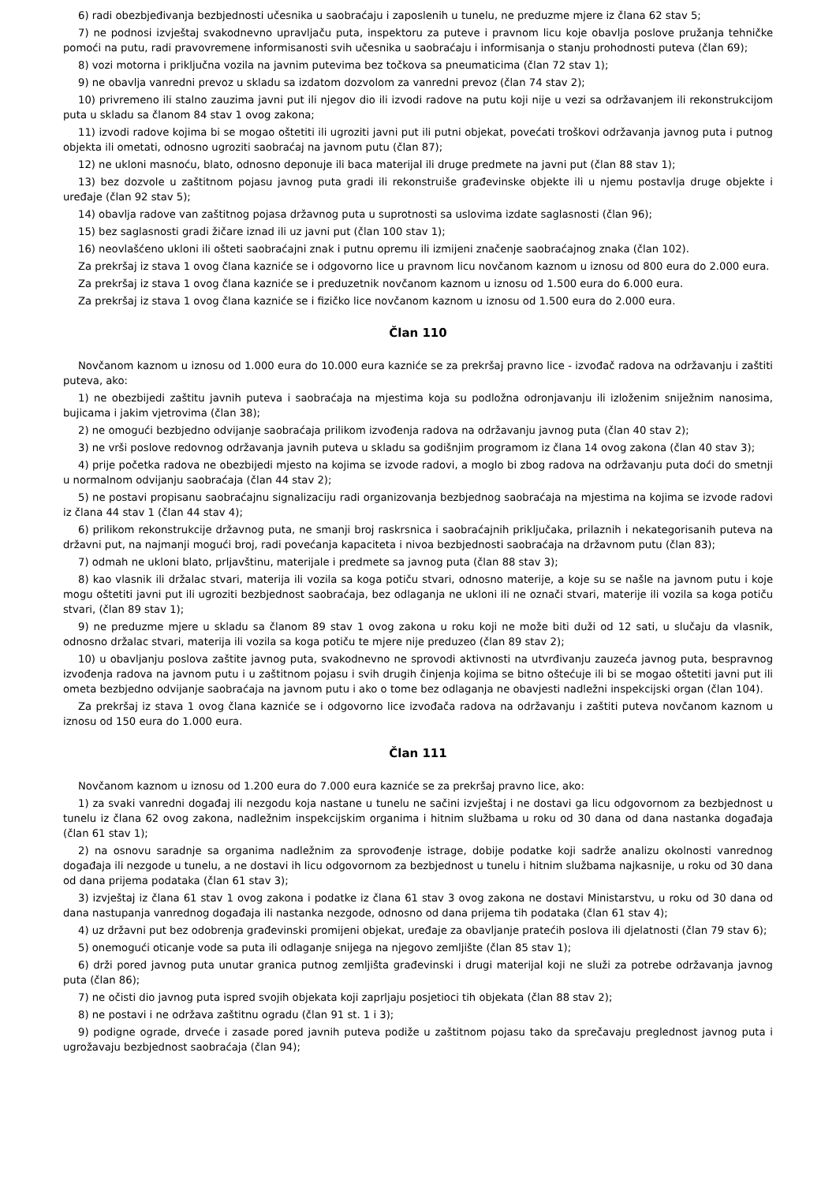6) radi obezbjeđivanja bezbjednosti učesnika u saobraćaju i zaposlenih u tunelu, ne preduzme mjere iz člana 62 stav 5;
7) ne podnosi izvještaj svakodnevno upravljaču puta, inspektoru za puteve i pravnom licu koje obavlja poslove pružanja tehničke pomoći na putu, radi pravovremene informisanosti svih učesnika u saobraćaju i informisanja o stanju prohodnosti puteva (član 69);
8) vozi motorna i priključna vozila na javnim putevima bez točkova sa pneumaticima (član 72 stav 1);
9) ne obavlja vanredni prevoz u skladu sa izdatom dozvolom za vanredni prevoz (član 74 stav 2);
10) privremeno ili stalno zauzima javni put ili njegov dio ili izvodi radove na putu koji nije u vezi sa održavanjem ili rekonstrukcijom puta u skladu sa članom 84 stav 1 ovog zakona;
11) izvodi radove kojima bi se mogao oštetiti ili ugroziti javni put ili putni objekat, povećati troškovi održavanja javnog puta i putnog objekta ili ometati, odnosno ugroziti saobraćaj na javnom putu (član 87);
12) ne ukloni masnoću, blato, odnosno deponuje ili baca materijal ili druge predmete na javni put (član 88 stav 1);
13) bez dozvole u zaštitnom pojasu javnog puta gradi ili rekonstruiše građevinske objekte ili u njemu postavlja druge objekte i uređaje (član 92 stav 5);
14) obavlja radove van zaštitnog pojasa državnog puta u suprotnosti sa uslovima izdate saglasnosti (član 96);
15) bez saglasnosti gradi žičare iznad ili uz javni put (član 100 stav 1);
16) neovlašćeno ukloni ili ošteti saobraćajni znak i putnu opremu ili izmijeni značenje saobraćajnog znaka (član 102).
Za prekršaj iz stava 1 ovog člana kazniće se i odgovorno lice u pravnom licu novčanom kaznom u iznosu od 800 eura do 2.000 eura.
Za prekršaj iz stava 1 ovog člana kazniće se i preduzetnik novčanom kaznom u iznosu od 1.500 eura do 6.000 eura.
Za prekršaj iz stava 1 ovog člana kazniće se i fizičko lice novčanom kaznom u iznosu od 1.500 eura do 2.000 eura.
Član 110
Novčanom kaznom u iznosu od 1.000 eura do 10.000 eura kazniće se za prekršaj pravno lice - izvođač radova na održavanju i zaštiti puteva, ako:
1) ne obezbijedi zaštitu javnih puteva i saobraćaja na mjestima koja su podložna odronjavanju ili izloženim sniježnim nanosima, bujicama i jakim vjetrovima (član 38);
2) ne omogući bezbjedno odvijanje saobraćaja prilikom izvođenja radova na održavanju javnog puta (član 40 stav 2);
3) ne vrši poslove redovnog održavanja javnih puteva u skladu sa godišnjim programom iz člana 14 ovog zakona (član 40 stav 3);
4) prije početka radova ne obezbijedi mjesto na kojima se izvode radovi, a moglo bi zbog radova na održavanju puta doći do smetnji u normalnom odvijanju saobraćaja (član 44 stav 2);
5) ne postavi propisanu saobraćajnu signalizaciju radi organizovanja bezbjednog saobraćaja na mjestima na kojima se izvode radovi iz člana 44 stav 1 (član 44 stav 4);
6) prilikom rekonstrukcije državnog puta, ne smanji broj raskrsnica i saobraćajnih priključaka, prilaznih i nekategorisanih puteva na državni put, na najmanji mogući broj, radi povećanja kapaciteta i nivoa bezbjednosti saobraćaja na državnom putu (član 83);
7) odmah ne ukloni blato, prljavštinu, materijale i predmete sa javnog puta (član 88 stav 3);
8) kao vlasnik ili držalac stvari, materija ili vozila sa koga potiču stvari, odnosno materije, a koje su se našle na javnom putu i koje mogu oštetiti javni put ili ugroziti bezbjednost saobraćaja, bez odlaganja ne ukloni ili ne označi stvari, materije ili vozila sa koga potiču stvari, (član 89 stav 1);
9) ne preduzme mjere u skladu sa članom 89 stav 1 ovog zakona u roku koji ne može biti duži od 12 sati, u slučaju da vlasnik, odnosno držalac stvari, materija ili vozila sa koga potiču te mjere nije preduzeo (član 89 stav 2);
10) u obavljanju poslova zaštite javnog puta, svakodnevno ne sprovodi aktivnosti na utvrđivanju zauzeća javnog puta, bespravnog izvođenja radova na javnom putu i u zaštitnom pojasu i svih drugih činjenja kojima se bitno oštećuje ili bi se mogao oštetiti javni put ili ometa bezbjedno odvijanje saobraćaja na javnom putu i ako o tome bez odlaganja ne obavjesti nadležni inspekcijski organ (član 104).
Za prekršaj iz stava 1 ovog člana kazniće se i odgovorno lice izvođača radova na održavanju i zaštiti puteva novčanom kaznom u iznosu od 150 eura do 1.000 eura.
Član 111
Novčanom kaznom u iznosu od 1.200 eura do 7.000 eura kazniće se za prekršaj pravno lice, ako:
1) za svaki vanredni događaj ili nezgodu koja nastane u tunelu ne sačini izvještaj i ne dostavi ga licu odgovornom za bezbjednost u tunelu iz člana 62 ovog zakona, nadležnim inspekcijskim organima i hitnim službama u roku od 30 dana od dana nastanka događaja (član 61 stav 1);
2) na osnovu saradnje sa organima nadležnim za sprovođenje istrage, dobije podatke koji sadrže analizu okolnosti vanrednog događaja ili nezgode u tunelu, a ne dostavi ih licu odgovornom za bezbjednost u tunelu i hitnim službama najkasnije, u roku od 30 dana od dana prijema podataka (član 61 stav 3);
3) izvještaj iz člana 61 stav 1 ovog zakona i podatke iz člana 61 stav 3 ovog zakona ne dostavi Ministarstvu, u roku od 30 dana od dana nastupanja vanrednog događaja ili nastanka nezgode, odnosno od dana prijema tih podataka (član 61 stav 4);
4) uz državni put bez odobrenja građevinski promijeni objekat, uređaje za obavljanje pratećih poslova ili djelatnosti (član 79 stav 6);
5) onemogući oticanje vode sa puta ili odlaganje snijega na njegovo zemljište (član 85 stav 1);
6) drži pored javnog puta unutar granica putnog zemljišta građevinski i drugi materijal koji ne služi za potrebe održavanja javnog puta (član 86);
7) ne očisti dio javnog puta ispred svojih objekata koji zaprljaju posjetioci tih objekata (član 88 stav 2);
8) ne postavi i ne održava zaštitnu ogradu (član 91 st. 1 i 3);
9) podigne ograde, drveće i zasade pored javnih puteva podiže u zaštitnom pojasu tako da sprečavaju preglednost javnog puta i ugrožavaju bezbjednost saobraćaja (član 94);